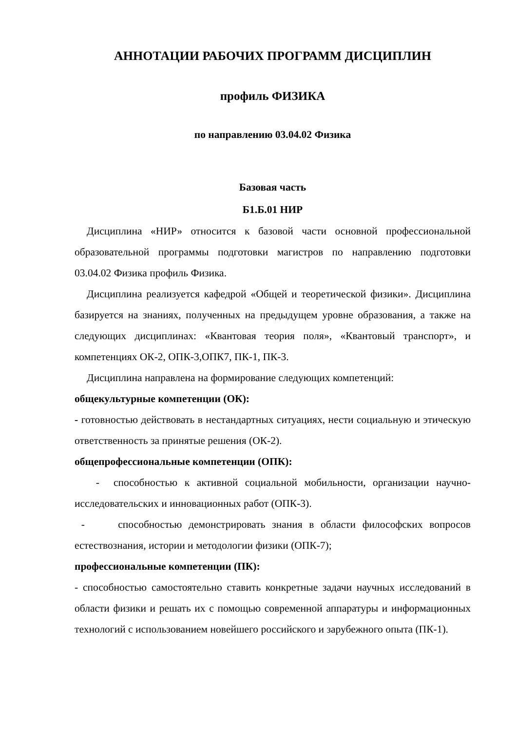АННОТАЦИИ РАБОЧИХ ПРОГРАММ ДИСЦИПЛИН
профиль ФИЗИКА
по направлению 03.04.02 Физика
Базовая часть
Б1.Б.01 НИР
Дисциплина «НИР» относится к базовой части основной профессиональной образовательной программы подготовки магистров по направлению подготовки 03.04.02 Физика профиль Физика.
Дисциплина реализуется кафедрой «Общей и теоретической физики». Дисциплина базируется на знаниях, полученных на предыдущем уровне образования, а также на следующих дисциплинах: «Квантовая теория поля», «Квантовый транспорт», и компетенциях ОК-2, ОПК-3,ОПК7, ПК-1, ПК-3.
Дисциплина направлена на формирование следующих компетенций:
общекультурные компетенции (ОК):
- готовностью действовать в нестандартных ситуациях, нести социальную и этическую ответственность за принятые решения (ОК-2).
общепрофессиональные компетенции (ОПК):
- способностью к активной социальной мобильности, организации научно-исследовательских и инновационных работ (ОПК-3).
- способностью демонстрировать знания в области философских вопросов естествознания, истории и методологии физики (ОПК-7);
профессиональные компетенции (ПК):
- способностью самостоятельно ставить конкретные задачи научных исследований в области физики и решать их с помощью современной аппаратуры и информационных технологий с использованием новейшего российского и зарубежного опыта (ПК-1).